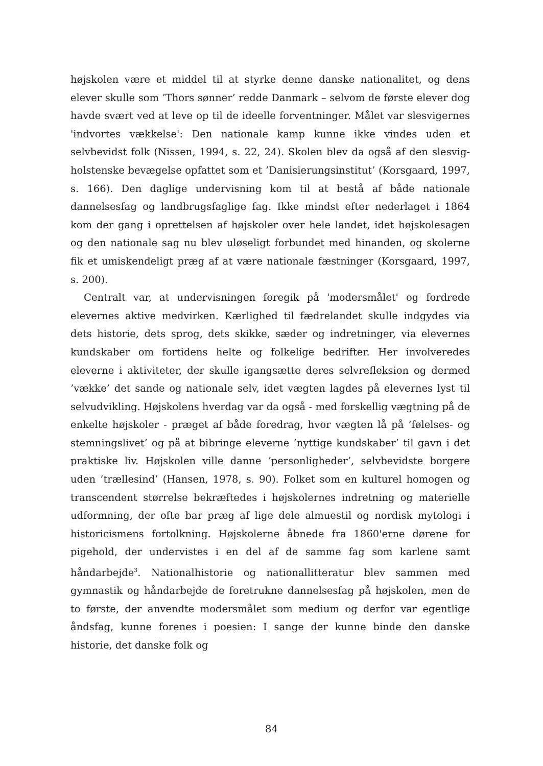højskolen være et middel til at styrke denne danske nationalitet, og dens elever skulle som ’Thors sønner’ redde Danmark – selvom de første elever dog havde svært ved at leve op til de ideelle forventninger. Målet var slesvigernes 'indvortes vækkelse': Den nationale kamp kunne ikke vindes uden et selvbevidst folk (Nissen, 1994, s. 22, 24). Skolen blev da også af den slesvig-holstenske bevægelse opfattet som et ’Danisierungsinstitut’ (Korsgaard, 1997, s. 166). Den daglige undervisning kom til at bestå af både nationale dannelsesfag og landbrugsfaglige fag. Ikke mindst efter nederlaget i 1864 kom der gang i oprettelsen af højskoler over hele landet, idet højskolesagen og den nationale sag nu blev uløseligt forbundet med hinanden, og skolerne fik et umiskendeligt præg af at være nationale fæstninger (Korsgaard, 1997, s. 200).
Centralt var, at undervisningen foregik på 'modersmålet' og fordrede elevernes aktive medvirken. Kærlighed til fædrelandet skulle indgydes via dets historie, dets sprog, dets skikke, sæder og indretninger, via elevernes kundskaber om fortidens helte og folkelige bedrifter. Her involveredes eleverne i aktiviteter, der skulle igangsætte deres selvrefleksion og dermed ’vække’ det sande og nationale selv, idet vægten lagdes på elevernes lyst til selvudvikling. Højskolens hverdag var da også - med forskellig vægtning på de enkelte højskoler - præget af både foredrag, hvor vægten lå på ’følelses- og stemningslivet’ og på at bibringe eleverne ’nyttige kundskaber’ til gavn i det praktiske liv. Højskolen ville danne ’personligheder’, selvbevidste borgere uden ’trællesind’ (Hansen, 1978, s. 90). Folket som en kulturel homogen og transcendent størrelse bekræftedes i højskolernes indretning og materielle udformning, der ofte bar præg af lige dele almuestil og nordisk mytologi i historicismens fortolkning. Højskolerne åbnede fra 1860'erne dørene for pigehold, der undervistes i en del af de samme fag som karlene samt håndarbejde<sup>3</sup>. Nationalhistorie og nationallitteratur blev sammen med gymnastik og håndarbejde de foretrukne dannelsesfag på højskolen, men de to første, der anvendte modersmålet som medium og derfor var egentlige åndsfag, kunne forenes i poesien: I sange der kunne binde den danske historie, det danske folk og
84